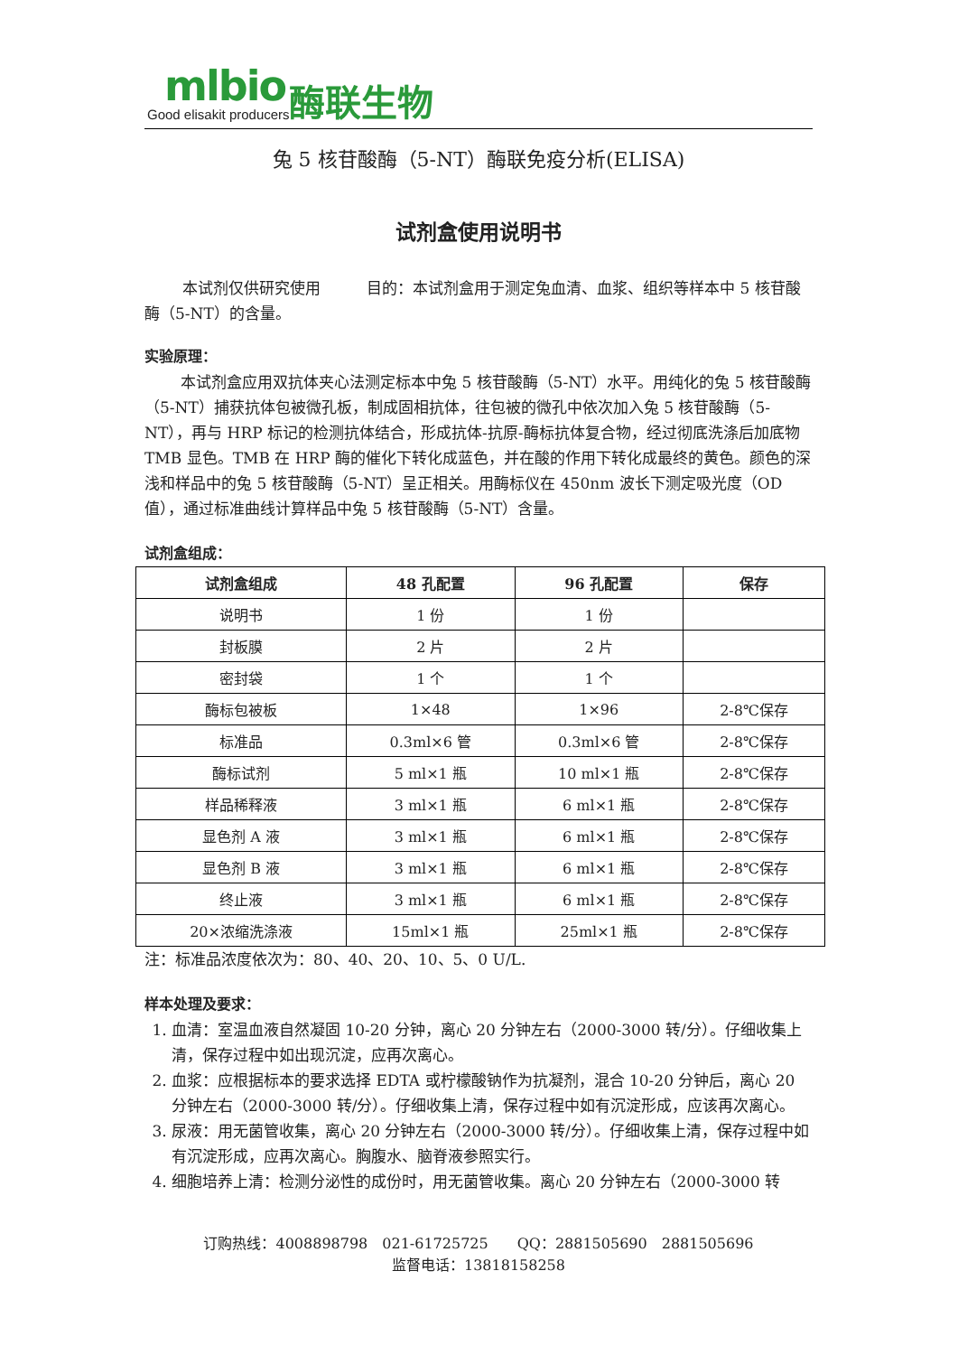mlbio
Good elisakit producers
酶联生物
兔 5 核苷酸酶（5-NT）酶联免疫分析(ELISA)
试剂盒使用说明书
本试剂仅供研究使用　　　目的：本试剂盒用于测定兔血清、血浆、组织等样本中 5 核苷酸酶（5-NT）的含量。
实验原理：
本试剂盒应用双抗体夹心法测定标本中兔 5 核苷酸酶（5-NT）水平。用纯化的兔 5 核苷酸酶（5-NT）捕获抗体包被微孔板，制成固相抗体，往包被的微孔中依次加入兔 5 核苷酸酶（5-NT），再与 HRP 标记的检测抗体结合，形成抗体-抗原-酶标抗体复合物，经过彻底洗涤后加底物 TMB 显色。TMB 在 HRP 酶的催化下转化成蓝色，并在酸的作用下转化成最终的黄色。颜色的深浅和样品中的兔 5 核苷酸酶（5-NT）呈正相关。用酶标仪在 450nm 波长下测定吸光度（OD 值），通过标准曲线计算样品中兔 5 核苷酸酶（5-NT）含量。
试剂盒组成：
| 试剂盒组成 | 48 孔配置 | 96 孔配置 | 保存 |
| --- | --- | --- | --- |
| 说明书 | 1 份 | 1 份 | |
| 封板膜 | 2 片 | 2 片 | |
| 密封袋 | 1 个 | 1 个 | |
| 酶标包被板 | 1×48 | 1×96 | 2-8℃保存 |
| 标准品 | 0.3ml×6 管 | 0.3ml×6 管 | 2-8℃保存 |
| 酶标试剂 | 5 ml×1 瓶 | 10 ml×1 瓶 | 2-8℃保存 |
| 样品稀释液 | 3 ml×1 瓶 | 6 ml×1 瓶 | 2-8℃保存 |
| 显色剂 A 液 | 3 ml×1 瓶 | 6 ml×1 瓶 | 2-8℃保存 |
| 显色剂 B 液 | 3 ml×1 瓶 | 6 ml×1 瓶 | 2-8℃保存 |
| 终止液 | 3 ml×1 瓶 | 6 ml×1 瓶 | 2-8℃保存 |
| 20×浓缩洗涤液 | 15ml×1 瓶 | 25ml×1 瓶 | 2-8℃保存 |
注：标准品浓度依次为：80、40、20、10、5、0 U/L.
样本处理及要求：
1. 血清：室温血液自然凝固 10-20 分钟，离心 20 分钟左右（2000-3000 转/分）。仔细收集上清，保存过程中如出现沉淀，应再次离心。
2. 血浆：应根据标本的要求选择 EDTA 或柠檬酸钠作为抗凝剂，混合 10-20 分钟后，离心 20 分钟左右（2000-3000 转/分）。仔细收集上清，保存过程中如有沉淀形成，应该再次离心。
3. 尿液：用无菌管收集，离心 20 分钟左右（2000-3000 转/分）。仔细收集上清，保存过程中如有沉淀形成，应再次离心。胸腹水、脑脊液参照实行。
4. 细胞培养上清：检测分泌性的成份时，用无菌管收集。离心 20 分钟左右（2000-3000 转
订购热线：4008898798　021-61725725　　QQ：2881505690　2881505696
监督电话：13818158258